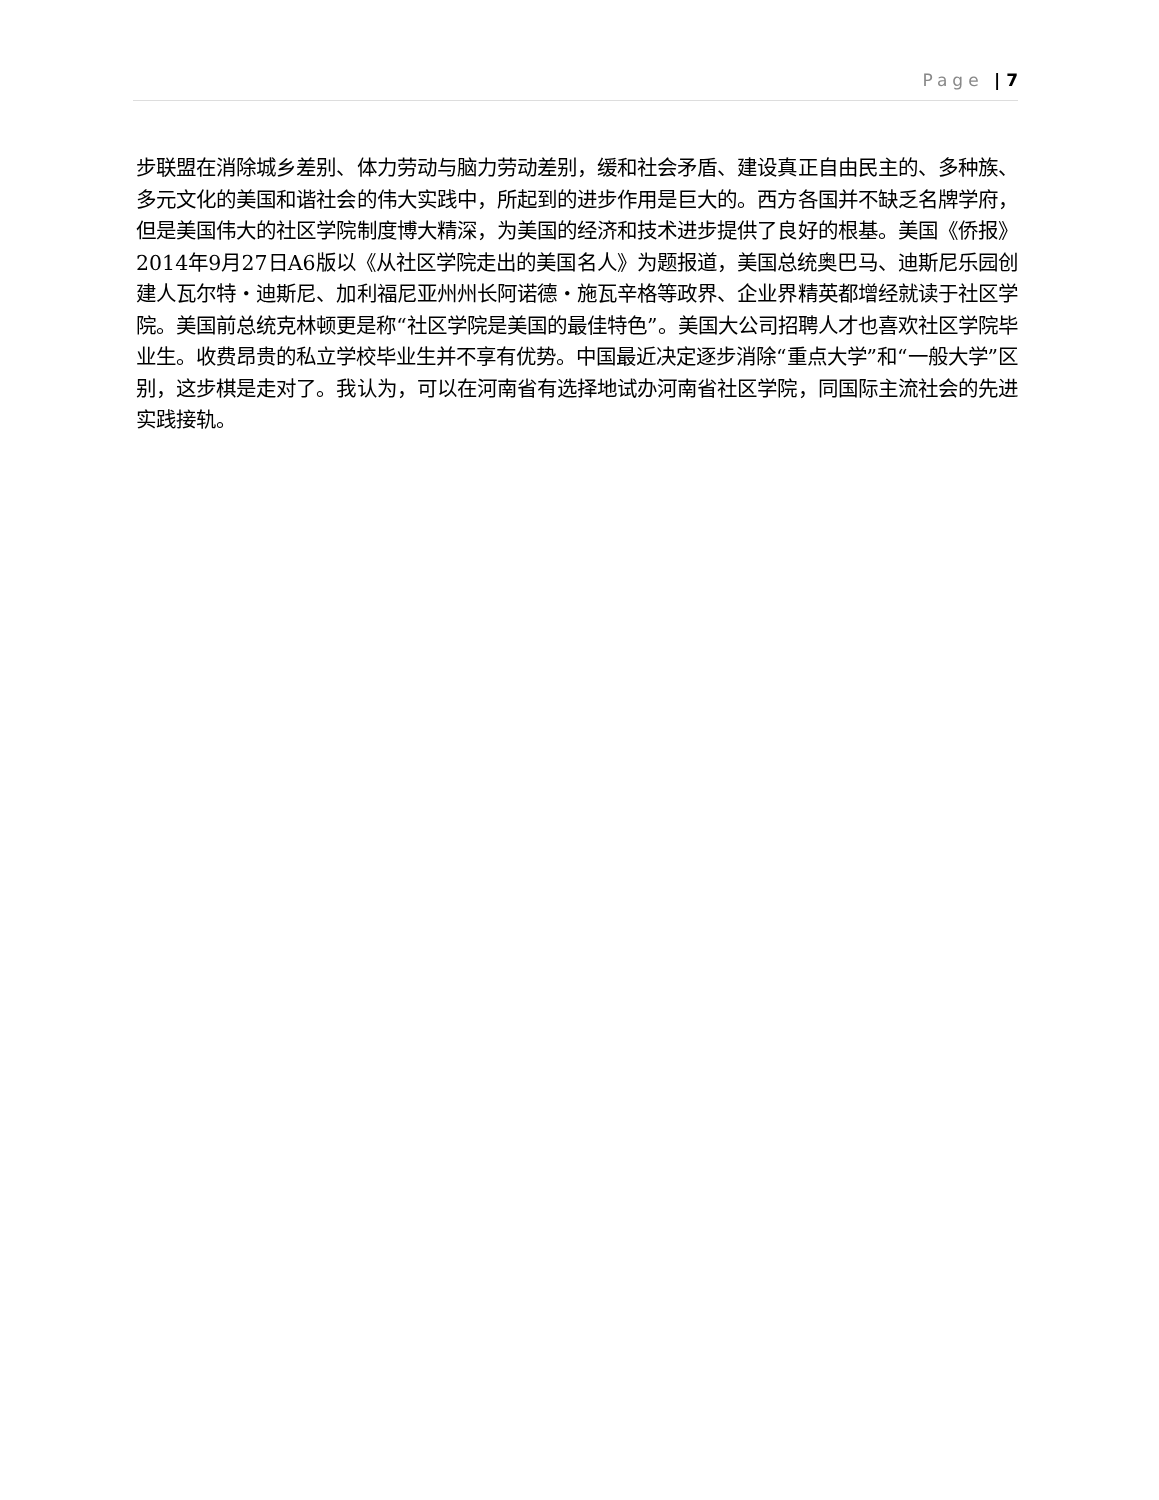Page | 7
步联盟在消除城乡差别、体力劳动与脑力劳动差别，缓和社会矛盾、建设真正自由民主的、多种族、多元文化的美国和谐社会的伟大实践中，所起到的进步作用是巨大的。西方各国并不缺乏名牌学府，但是美国伟大的社区学院制度博大精深，为美国的经济和技术进步提供了良好的根基。美国《侨报》2014年9月27日A6版以《从社区学院走出的美国名人》为题报道，美国总统奥巴马、迪斯尼乐园创建人瓦尔特・迪斯尼、加利福尼亚州州长阿诺德・施瓦辛格等政界、企业界精英都增经就读于社区学院。美国前总统克林顿更是称“社区学院是美国的最佳特色”。美国大公司招聘人才也喜欢社区学院毕业生。收费昂贵的私立学校毕业生并不享有优势。中国最近决定逐步消除“重点大学”和“一般大学”区别，这步棋是走对了。我认为，可以在河南省有选择地试办河南省社区学院，同国际主流社会的先进实践接轨。